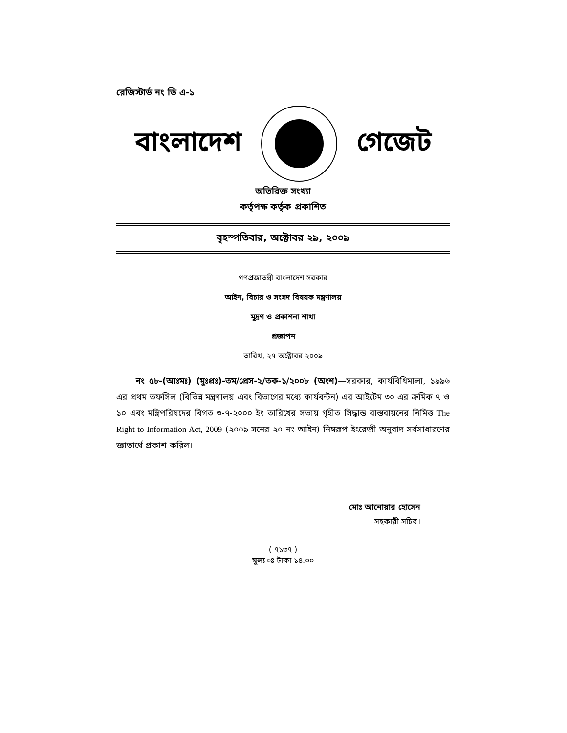রেজিস্টার্ড নং ডি এ-১
বাংলাদেশ গেজেট
অতিরিক্ত সংখ্যা
কর্তৃপক্ষ কর্তৃক প্রকাশিত
বৃহস্পতিবার, অক্টোবর ২৯, ২০০৯
গণপ্রজাতন্ত্রী বাংলাদেশ সরকার
আইন, বিচার ও সংসদ বিষয়ক মন্ত্রণালয়
মুদ্রণ ও প্রকাশনা শাখা
প্রজ্ঞাপন
তারিখ, ২৭ অক্টোবর ২০০৯
নং ৫৮-(আঃমঃ) (মুঃপ্রঃ)-তম/প্রেস-২/তক-১/২০০৮ (অংশ)—সরকার, কার্যবিধিমালা, ১৯৯৬ এর প্রথম তফসিল (বিভিন্ন মন্ত্রণালয় এবং বিভাগের মধ্যে কার্যবন্টন) এর আইটেম ৩০ এর ক্রমিক ৭ ও ১০ এবং মন্ত্রিপরিষদের বিগত ৩-৭-২০০০ ইং তারিখের সভায় গৃহীত সিদ্ধান্ত বাস্তবায়নের নিমিত্ত The Right to Information Act, 2009 (২০০৯ সনের ২০ নং আইন) নিম্নরূপ ইংরেজী অনুবাদ সর্বসাধারণের জ্ঞাতার্থে প্রকাশ করিল।
মোঃ আনোয়ার হোসেন
সহকারী সচিব।
( ৭১৩৭ )
মূল্য ঃ টাকা ১৪.০০